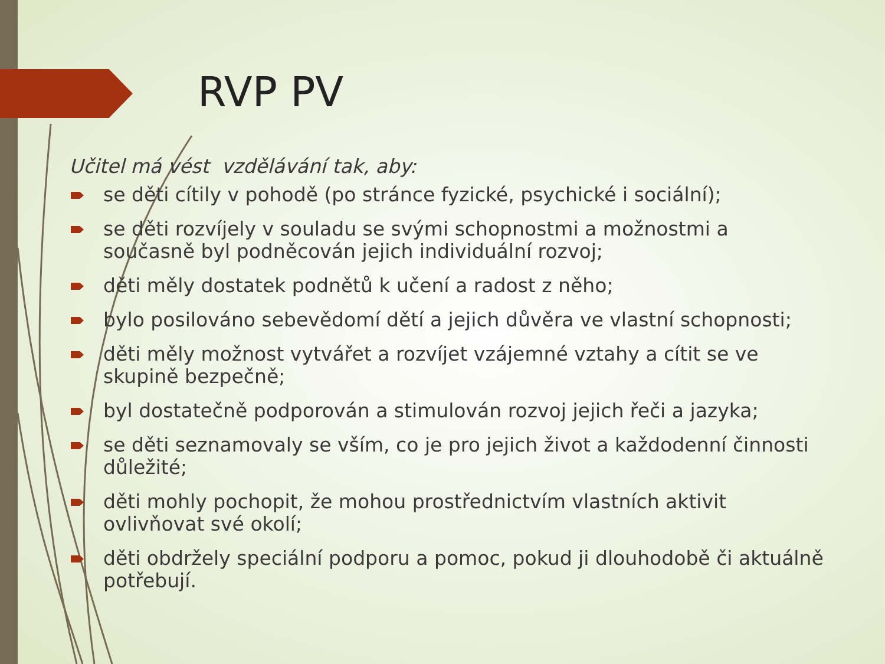RVP PV
Učitel má vést vzdělávání tak, aby:
se děti cítily v pohodě (po stránce fyzické, psychické i sociální);
se děti rozvíjely v souladu se svými schopnostmi a možnostmi a současně byl podněcován jejich individuální rozvoj;
děti měly dostatek podnětů k učení a radost z něho;
bylo posilováno sebevědomí dětí a jejich důvěra ve vlastní schopnosti;
děti měly možnost vytvářet a rozvíjet vzájemné vztahy a cítit se ve skupině bezpečně;
byl dostatečně podporován a stimulován rozvoj jejich řeči a jazyka;
se děti seznamovaly se vším, co je pro jejich život a každodenní činnosti důležité;
děti mohly pochopit, že mohou prostřednictvím vlastních aktivit ovlivňovat své okolí;
děti obdržely speciální podporu a pomoc, pokud ji dlouhodobě či aktuálně potřebují.